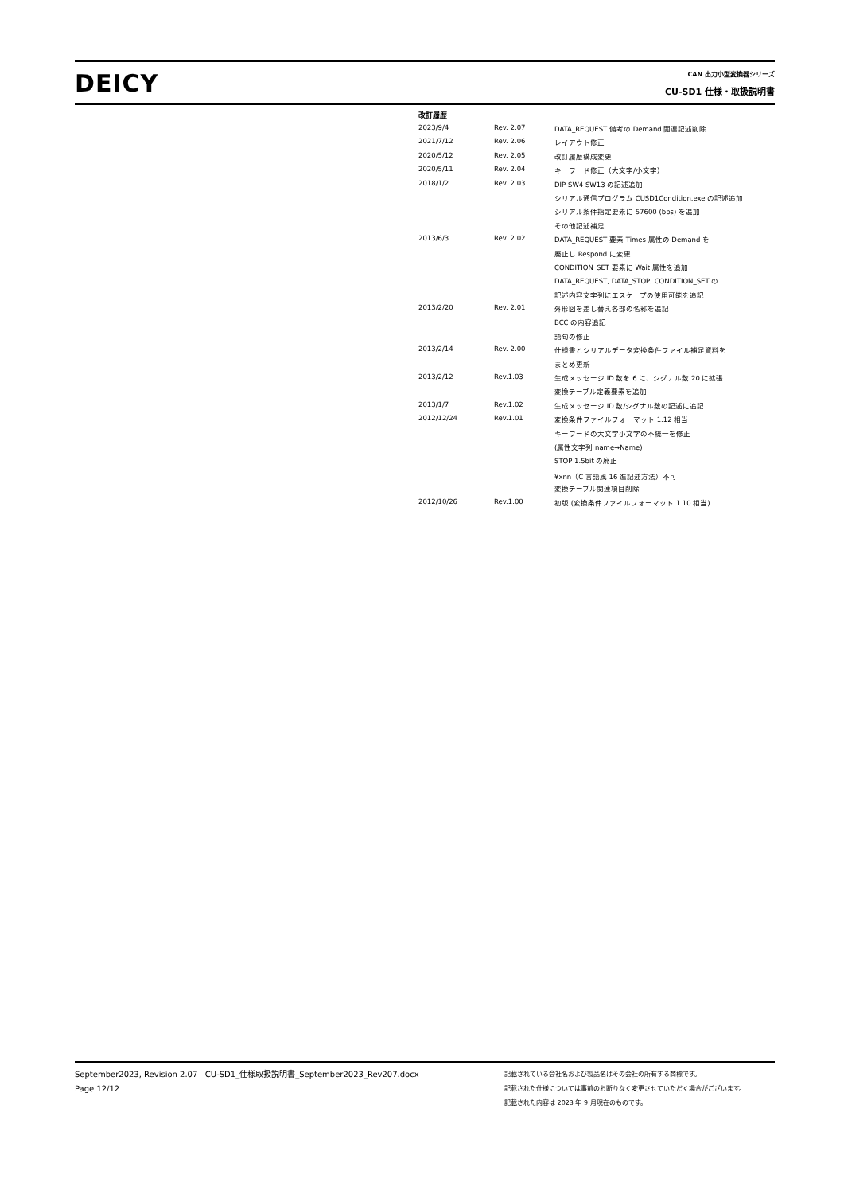DEICY
CAN 出力小型変換器シリーズ
CU-SD1 仕様・取扱説明書
改訂履歴
| 2023/9/4 | Rev. 2.07 | DATA_REQUEST 備考の Demand 関連記述削除 |
| 2021/7/12 | Rev. 2.06 | レイアウト修正 |
| 2020/5/12 | Rev. 2.05 | 改訂履歴構成変更 |
| 2020/5/11 | Rev. 2.04 | キーワード修正（大文字/小文字） |
| 2018/1/2 | Rev. 2.03 | DIP-SW4 SW13 の記述追加 |
| | | シリアル通信プログラム CUSD1Condition.exe の記述追加 |
| | | シリアル条件指定要素に 57600 (bps) を追加 |
| | | その他記述補足 |
| 2013/6/3 | Rev. 2.02 | DATA_REQUEST 要素 Times 属性の Demand を |
| | | 廃止し Respond に変更 |
| | | CONDITION_SET 要素に Wait 属性を追加 |
| | | DATA_REQUEST, DATA_STOP, CONDITION_SET の |
| | | 記述内容文字列にエスケープの使用可能を追記 |
| 2013/2/20 | Rev. 2.01 | 外形図を差し替え各部の名称を追記 |
| | | BCC の内容追記 |
| | | 語句の修正 |
| 2013/2/14 | Rev. 2.00 | 仕様書とシリアルデータ変換条件ファイル補足資料を |
| | | まとめ更新 |
| 2013/2/12 | Rev.1.03 | 生成メッセージ ID 数を 6 に、シグナル数 20 に拡張 |
| | | 変換テーブル定義要素を追加 |
| 2013/1/7 | Rev.1.02 | 生成メッセージ ID 数/シグナル数の記述に追記 |
| 2012/12/24 | Rev.1.01 | 変換条件ファイルフォーマット 1.12 相当 |
| | | キーワードの大文字小文字の不統一を修正 |
| | | (属性文字列 name→Name) |
| | | STOP 1.5bit の廃止 |
| | | ¥xnn（C 言語風 16 進記述方法）不可 |
| | | 変換テーブル関連項目削除 |
| 2012/10/26 | Rev.1.00 | 初版 (変換条件ファイルフォーマット 1.10 相当) |
September2023, Revision 2.07 CU-SD1_仕様取扱説明書_September2023_Rev207.docx
Page 12/12
記載されている会社名および製品名はその会社の所有する商標です。
記載された仕様については事前のお断りなく変更させていただく場合がございます。
記載された内容は 2023 年 9 月現在のものです。